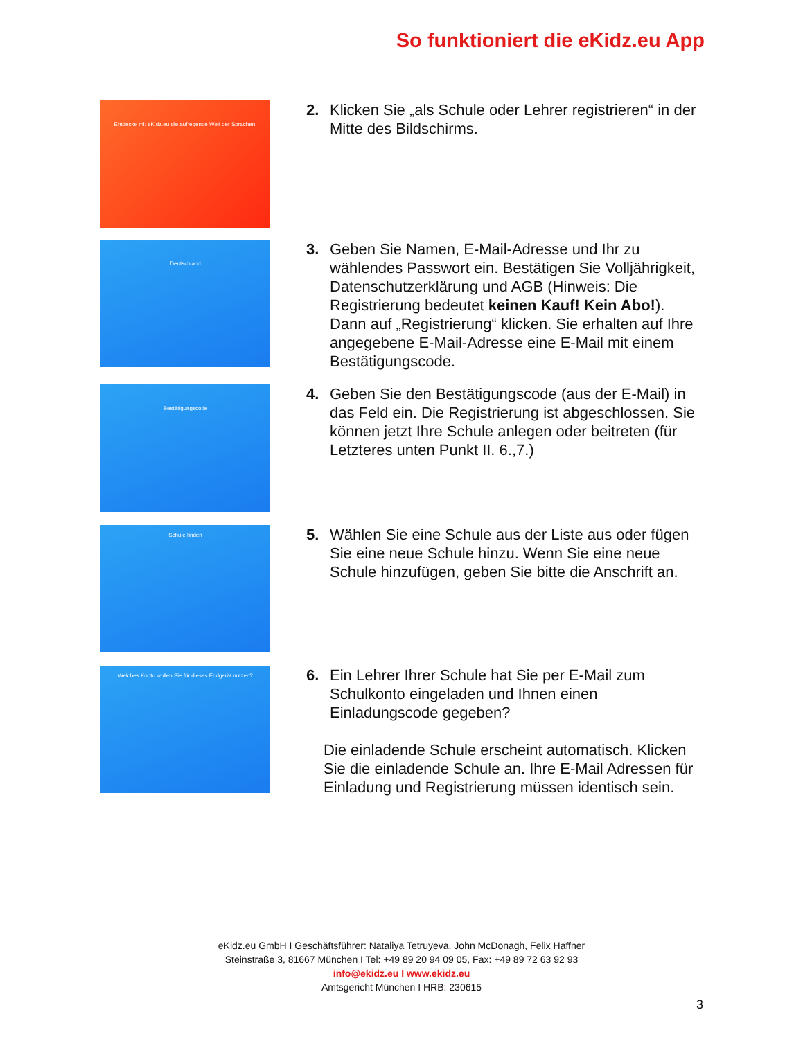So funktioniert die eKidz.eu App
Entdecke mit eKidz.eu die aufregende Welt der Sprachen!
2. Klicken Sie „als Schule oder Lehrer registrieren“ in der Mitte des Bildschirms.
Deutschland
3. Geben Sie Namen, E-Mail-Adresse und Ihr zu wählendes Passwort ein. Bestätigen Sie Volljährigkeit, Datenschutzerklärung und AGB (Hinweis: Die Registrierung bedeutet keinen Kauf! Kein Abo!). Dann auf „Registrierung“ klicken. Sie erhalten auf Ihre angegebene E-Mail-Adresse eine E-Mail mit einem Bestätigungscode.
Bestätigungscode
4. Geben Sie den Bestätigungscode (aus der E-Mail) in das Feld ein. Die Registrierung ist abgeschlossen. Sie können jetzt Ihre Schule anlegen oder beitreten (für Letzteres unten Punkt II. 6.,7.)
Schule finden
5. Wählen Sie eine Schule aus der Liste aus oder fügen Sie eine neue Schule hinzu. Wenn Sie eine neue Schule hinzufügen, geben Sie bitte die Anschrift an.
Welches Konto wollen Sie für dieses Endgerät nutzen?
6. Ein Lehrer Ihrer Schule hat Sie per E-Mail zum Schulkonto eingeladen und Ihnen einen Einladungscode gegeben?
Die einladende Schule erscheint automatisch. Klicken Sie die einladende Schule an. Ihre E-Mail Adressen für Einladung und Registrierung müssen identisch sein.
eKidz.eu GmbH I Geschäftsführer: Nataliya Tetruyeva, John McDonagh, Felix Haffner
Steinstraße 3, 81667 München I Tel: +49 89 20 94 09 05, Fax: +49 89 72 63 92 93
info@ekidz.eu I www.ekidz.eu
Amtsgericht München I HRB: 230615
3